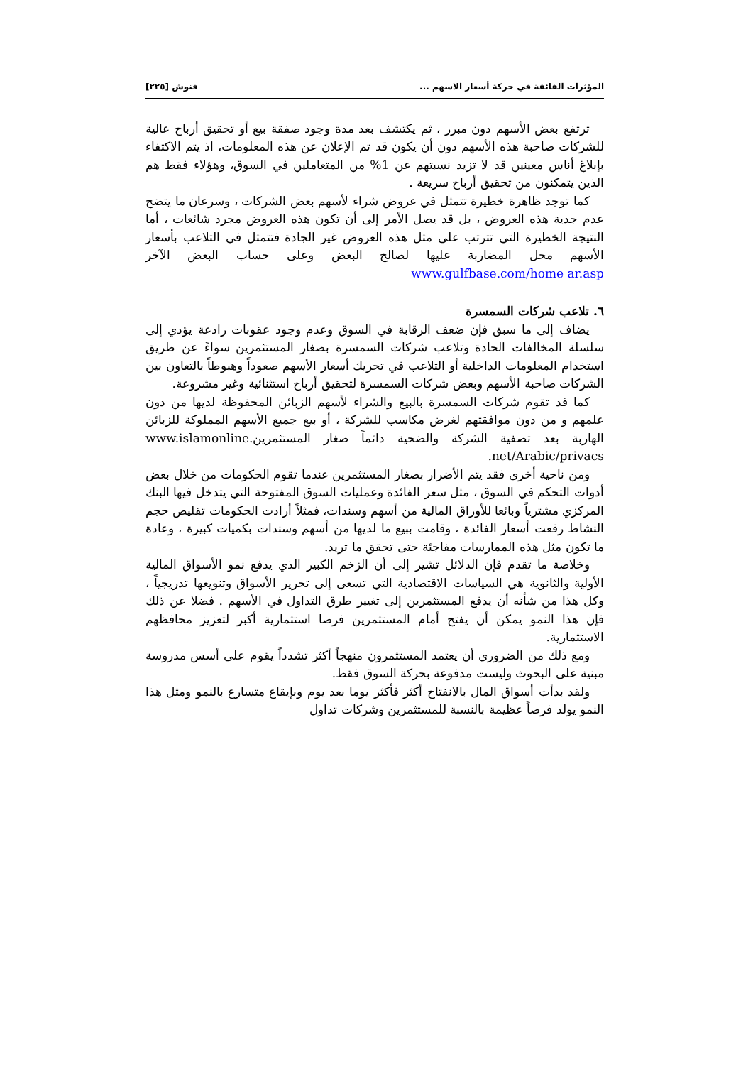المؤثرات الفائقة في حركة أسعار الاسهم ... فنوش [٢٢٥]
ترتفع بعض الأسهم دون مبرر ، ثم يكتشف بعد مدة وجود صفقة بيع أو تحقيق أرباح عالية للشركات صاحبة هذه الأسهم دون أن يكون قد تم الإعلان عن هذه المعلومات، اذ يتم الاكتفاء بإبلاغ أناس معينين قد لا تزيد نسبتهم عن 1% من المتعاملين في السوق، وهؤلاء فقط هم الذين يتمكنون من تحقيق أرباح سريعة .
كما توجد ظاهرة خطيرة تتمثل في عروض شراء لأسهم بعض الشركات ، وسرعان ما يتضح عدم جدية هذه العروض ، بل قد يصل الأمر إلى أن تكون هذه العروض مجرد شائعات ، أما النتيجة الخطيرة التي تترتب على مثل هذه العروض غير الجادة فتتمثل في التلاعب بأسعار الأسهم محل المضاربة عليها لصالح البعض وعلى حساب البعض الآخر www.gulfbase.com/home ar.asp
٦. تلاعب شركات السمسرة
يضاف إلى ما سبق فإن ضعف الرقابة في السوق وعدم وجود عقوبات رادعة يؤدي إلى سلسلة المخالفات الحادة وتلاعب شركات السمسرة بصغار المستثمرين سواءً عن طريق استخدام المعلومات الداخلية أو التلاعب في تحريك أسعار الأسهم صعوداً وهبوطاً بالتعاون بين الشركات صاحبة الأسهم وبعض شركات السمسرة لتحقيق أرباح استثنائية وغير مشروعة.
كما قد تقوم شركات السمسرة بالبيع والشراء لأسهم الزبائن المحفوظة لديها من دون علمهم و من دون موافقتهم لغرض مكاسب للشركة ، أو بيع جميع الأسهم المملوكة للزبائن الهاربة بعد تصفية الشركة والضحية دائماً صغار المستثمرين.www.islamonline .net/Arabic/privacs
ومن ناحية أخرى فقد يتم الأضرار بصغار المستثمرين عندما تقوم الحكومات من خلال بعض أدوات التحكم في السوق ، مثل سعر الفائدة وعمليات السوق المفتوحة التي يتدخل فيها البنك المركزي مشترياً وبائعا للأوراق المالية من أسهم وسندات، فمثلاً أرادت الحكومات تقليص حجم النشاط رفعت أسعار الفائدة ، وقامت ببيع ما لديها من أسهم وسندات بكميات كبيرة ، وعادة ما تكون مثل هذه الممارسات مفاجئة حتى تحقق ما تريد.
وخلاصة ما تقدم فإن الدلائل تشير إلى أن الزخم الكبير الذي يدفع نمو الأسواق المالية الأولية والثانوية هي السياسات الاقتصادية التي تسعى إلى تحرير الأسواق وتنويعها تدريجياً ، وكل هذا من شأنه أن يدفع المستثمرين إلى تغيير طرق التداول في الأسهم . فضلا عن ذلك فإن هذا النمو يمكن أن يفتح أمام المستثمرين فرصا استثمارية أكبر لتعزيز محافظهم الاستثمارية.
ومع ذلك من الضروري أن يعتمد المستثمرون منهجاً أكثر تشدداً يقوم على أسس مدروسة مبنية على البحوث وليست مدفوعة بحركة السوق فقط.
ولقد بدأت أسواق المال بالانفتاح أكثر فأكثر يوما بعد يوم وبإيقاع متسارع بالنمو ومثل هذا النمو يولد فرصاً عظيمة بالنسبة للمستثمرين وشركات تداول